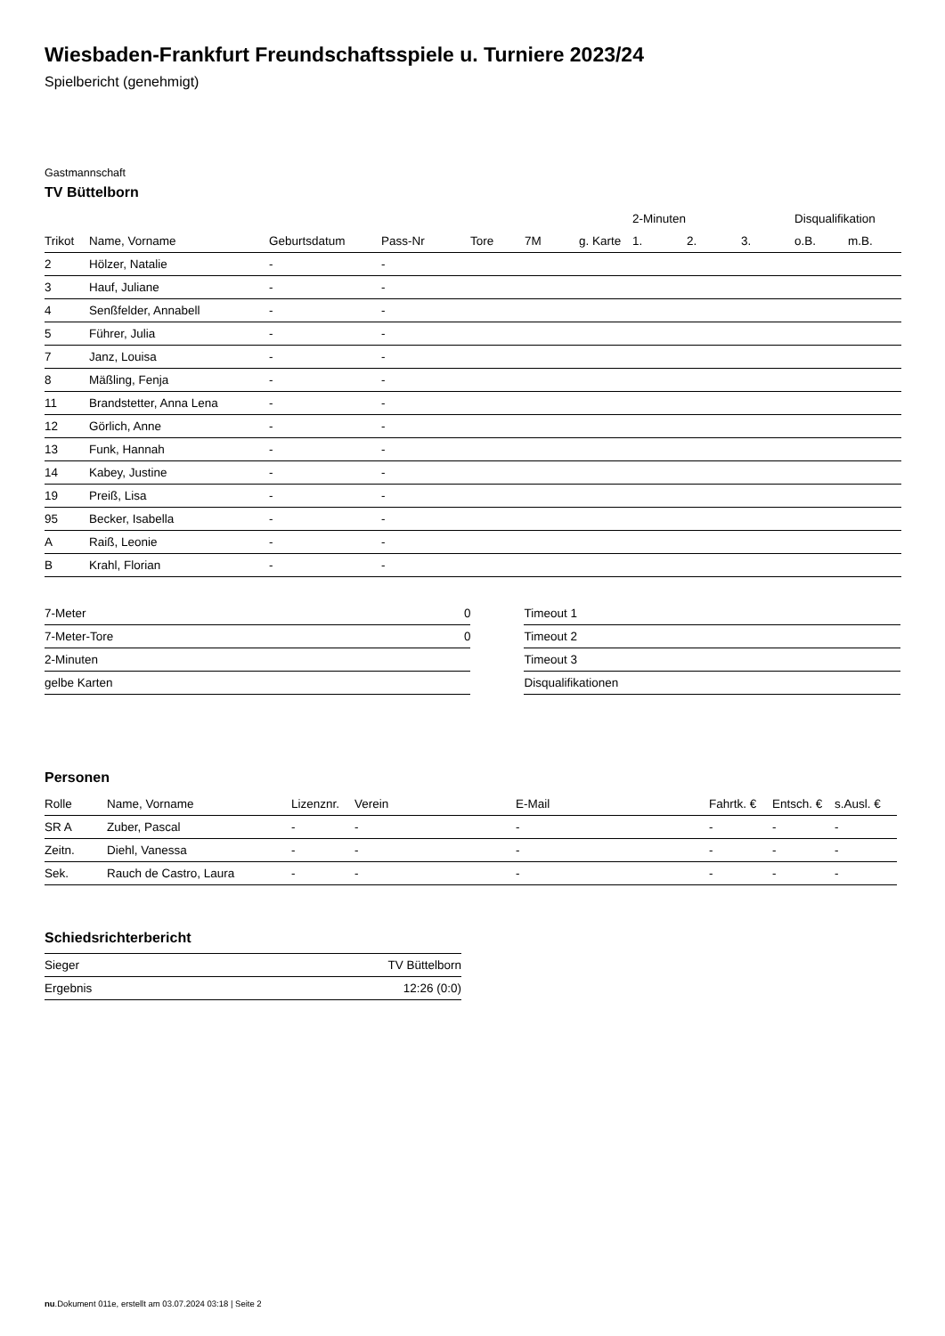Wiesbaden-Frankfurt Freundschaftsspiele u. Turniere 2023/24
Spielbericht (genehmigt)
Gastmannschaft
TV Büttelborn
| | | | | | | | 2-Minuten | | | Disqualifikation | |
| --- | --- | --- | --- | --- | --- | --- | --- | --- | --- | --- | --- |
| Trikot | Name, Vorname | Geburtsdatum | Pass-Nr | Tore | 7M | g. Karte | 1. | 2. | 3. | o.B. | m.B. |
| 2 | Hölzer, Natalie | - | - | | | | | | | | |
| 3 | Hauf, Juliane | - | - | | | | | | | | |
| 4 | Senßfelder, Annabell | - | - | | | | | | | | |
| 5 | Führer, Julia | - | - | | | | | | | | |
| 7 | Janz, Louisa | - | - | | | | | | | | |
| 8 | Mäßling, Fenja | - | - | | | | | | | | |
| 11 | Brandstetter, Anna Lena | - | - | | | | | | | | |
| 12 | Görlich, Anne | - | - | | | | | | | | |
| 13 | Funk, Hannah | - | - | | | | | | | | |
| 14 | Kabey, Justine | - | - | | | | | | | | |
| 19 | Preiß, Lisa | - | - | | | | | | | | |
| 95 | Becker, Isabella | - | - | | | | | | | | |
| A | Raiß, Leonie | - | - | | | | | | | | |
| B | Krahl, Florian | - | - | | | | | | | | |
| 7-Meter | 0 |
| 7-Meter-Tore | 0 |
| 2-Minuten | |
| gelbe Karten | |
| Timeout 1 |
| Timeout 2 |
| Timeout 3 |
| Disqualifikationen |
Personen
| Rolle | Name, Vorname | Lizenznr. | Verein | E-Mail | Fahrtk. € | Entsch. € | s.Ausl. € |
| --- | --- | --- | --- | --- | --- | --- | --- |
| SR A | Zuber, Pascal | - | - | - | - | - | - |
| Zeitn. | Diehl, Vanessa | - | - | - | - | - | - |
| Sek. | Rauch de Castro, Laura | - | - | - | - | - | - |
Schiedsrichterbericht
| Sieger | TV Büttelborn |
| Ergebnis | 12:26 (0:0) |
nu.Dokument 011e, erstellt am 03.07.2024 03:18 | Seite 2